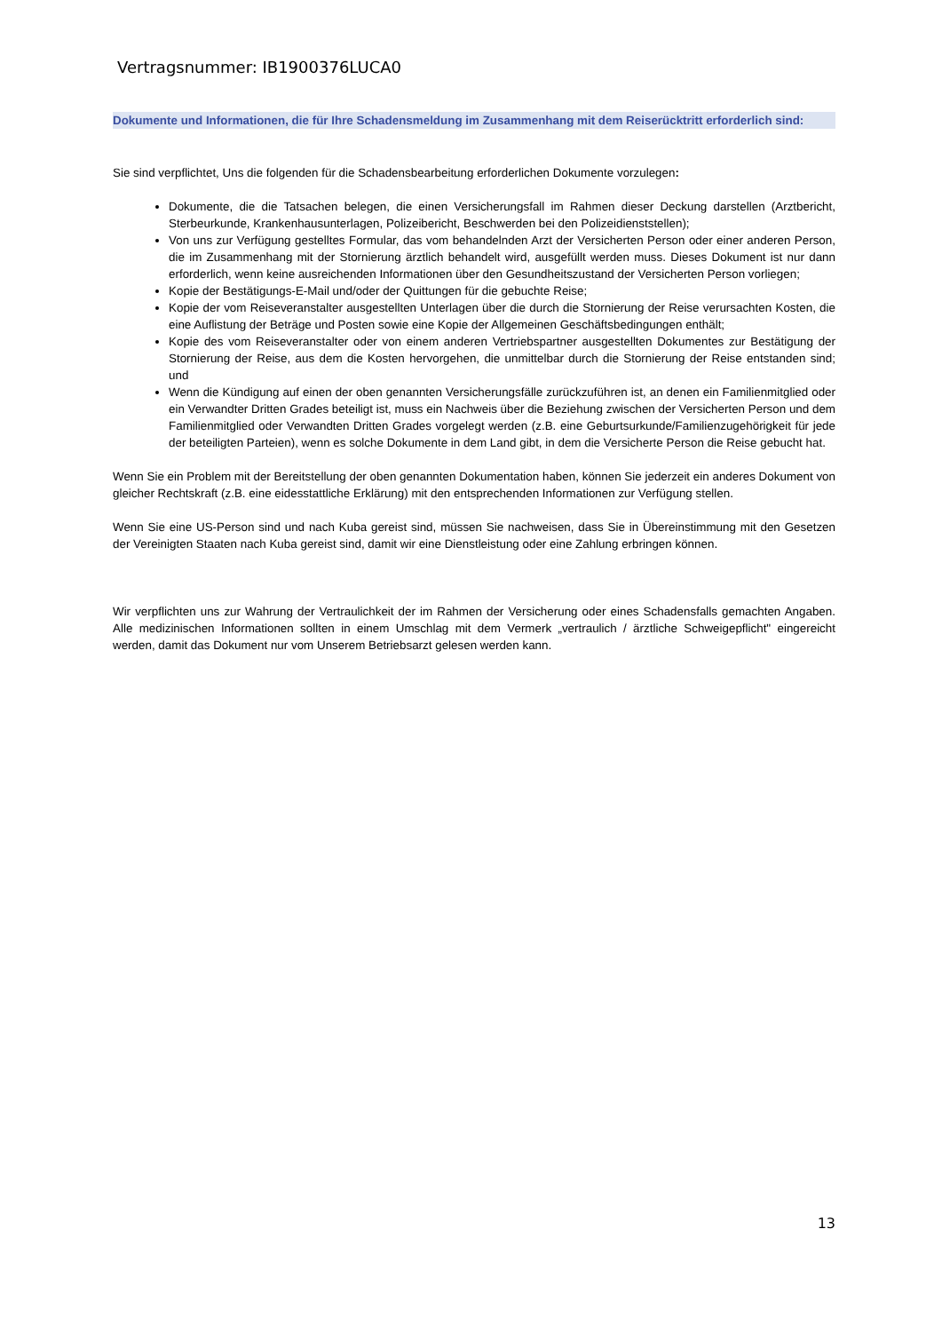Vertragsnummer: IB1900376LUCA0
Dokumente und Informationen, die für Ihre Schadensmeldung im Zusammenhang mit dem Reiserücktritt erforderlich sind:
Sie sind verpflichtet, Uns die folgenden für die Schadensbearbeitung erforderlichen Dokumente vorzulegen:
Dokumente, die die Tatsachen belegen, die einen Versicherungsfall im Rahmen dieser Deckung darstellen (Arztbericht, Sterbeurkunde, Krankenhausunterlagen, Polizeibericht, Beschwerden bei den Polizeidienststellen);
Von uns zur Verfügung gestelltes Formular, das vom behandelnden Arzt der Versicherten Person oder einer anderen Person, die im Zusammenhang mit der Stornierung ärztlich behandelt wird, ausgefüllt werden muss. Dieses Dokument ist nur dann erforderlich, wenn keine ausreichenden Informationen über den Gesundheitszustand der Versicherten Person vorliegen;
Kopie der Bestätigungs-E-Mail und/oder der Quittungen für die gebuchte Reise;
Kopie der vom Reiseveranstalter ausgestellten Unterlagen über die durch die Stornierung der Reise verursachten Kosten, die eine Auflistung der Beträge und Posten sowie eine Kopie der Allgemeinen Geschäftsbedingungen enthält;
Kopie des vom Reiseveranstalter oder von einem anderen Vertriebspartner ausgestellten Dokumentes zur Bestätigung der Stornierung der Reise, aus dem die Kosten hervorgehen, die unmittelbar durch die Stornierung der Reise entstanden sind; und
Wenn die Kündigung auf einen der oben genannten Versicherungsfälle zurückzuführen ist, an denen ein Familienmitglied oder ein Verwandter Dritten Grades beteiligt ist, muss ein Nachweis über die Beziehung zwischen der Versicherten Person und dem Familienmitglied oder Verwandten Dritten Grades vorgelegt werden (z.B. eine Geburtsurkunde/Familienzugehörigkeit für jede der beteiligten Parteien), wenn es solche Dokumente in dem Land gibt, in dem die Versicherte Person die Reise gebucht hat.
Wenn Sie ein Problem mit der Bereitstellung der oben genannten Dokumentation haben, können Sie jederzeit ein anderes Dokument von gleicher Rechtskraft (z.B. eine eidesstattliche Erklärung) mit den entsprechenden Informationen zur Verfügung stellen.
Wenn Sie eine US-Person sind und nach Kuba gereist sind, müssen Sie nachweisen, dass Sie in Übereinstimmung mit den Gesetzen der Vereinigten Staaten nach Kuba gereist sind, damit wir eine Dienstleistung oder eine Zahlung erbringen können.
Wir verpflichten uns zur Wahrung der Vertraulichkeit der im Rahmen der Versicherung oder eines Schadensfalls gemachten Angaben. Alle medizinischen Informationen sollten in einem Umschlag mit dem Vermerk „vertraulich / ärztliche Schweigepflicht" eingereicht werden, damit das Dokument nur vom Unserem Betriebsarzt gelesen werden kann.
13